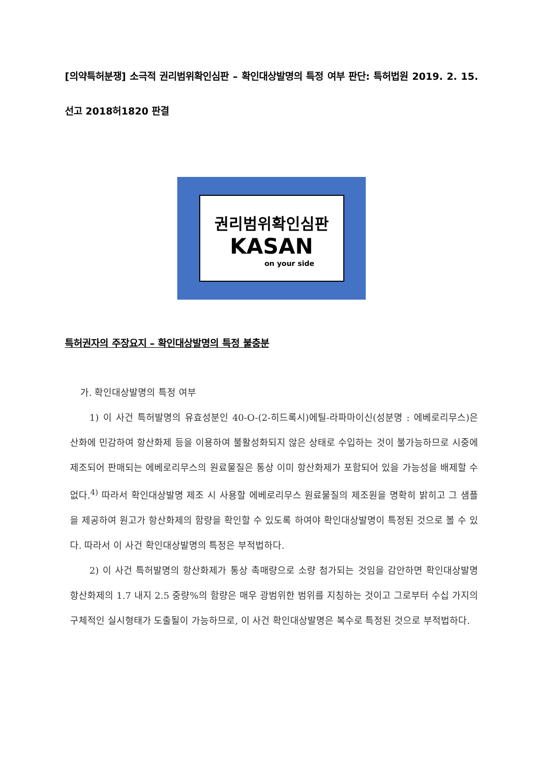[의약특허분쟁] 소극적 권리범위확인심판 – 확인대상발명의 특정 여부 판단: 특허법원 2019. 2. 15. 선고 2018허1820 판결
권리범위확인심판
KASAN
on your side
특허권자의 주장요지 – 확인대상발명의 특정 불충분
가. 확인대상발명의 특정 여부
1) 이 사건 특허발명의 유효성분인 40-O-(2-히드록시)에틸-라파마이신(성분명 : 에베로리무스)은 산화에 민감하여 항산화제 등을 이용하여 불활성화되지 않은 상태로 수입하는 것이 불가능하므로 시중에 제조되어 판매되는 에베로리무스의 원료물질은 통상 이미 항산화제가 포함되어 있을 가능성을 배제할 수 없다.<sup>4)</sup> 따라서 확인대상발명 제조 시 사용할 에베로리무스 원료물질의 제조원을 명확히 밝히고 그 샘플을 제공하여 원고가 항산화제의 함량을 확인할 수 있도록 하여야 확인대상발명이 특정된 것으로 볼 수 있다. 따라서 이 사건 확인대상발명의 특정은 부적법하다.
2) 이 사건 특허발명의 항산화제가 통상 촉매량으로 소량 첨가되는 것임을 감안하면 확인대상발명 항산화제의 1.7 내지 2.5 중량%의 함량은 매우 광범위한 범위를 지칭하는 것이고 그로부터 수십 가지의 구체적인 실시형태가 도출될이 가능하므로, 이 사건 확인대상발명은 복수로 특정된 것으로 부적법하다.